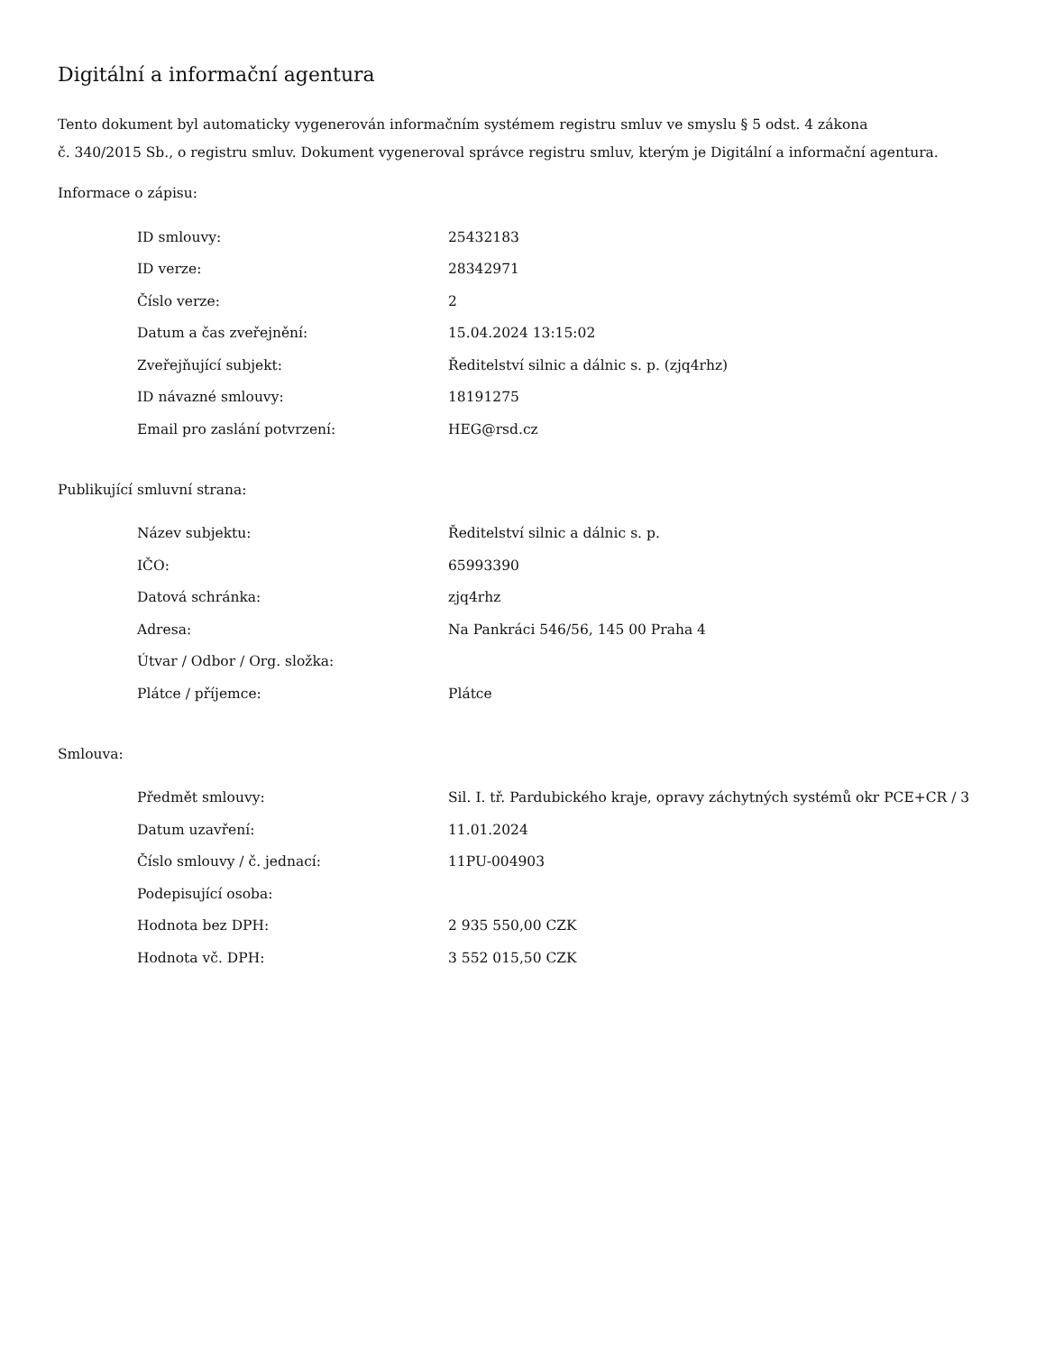Digitální a informační agentura
Tento dokument byl automaticky vygenerován informačním systémem registru smluv ve smyslu § 5 odst. 4 zákona
č. 340/2015 Sb., o registru smluv. Dokument vygeneroval správce registru smluv, kterým je Digitální a informační agentura.
Informace o zápisu:
| ID smlouvy: | 25432183 |
| ID verze: | 28342971 |
| Číslo verze: | 2 |
| Datum a čas zveřejnění: | 15.04.2024 13:15:02 |
| Zveřejňující subjekt: | Ředitelství silnic a dálnic s. p. (zjq4rhz) |
| ID návazné smlouvy: | 18191275 |
| Email pro zaslání potvrzení: | HEG@rsd.cz |
Publikující smluvní strana:
| Název subjektu: | Ředitelství silnic a dálnic s. p. |
| IČO: | 65993390 |
| Datová schránka: | zjq4rhz |
| Adresa: | Na Pankráci 546/56, 145 00 Praha 4 |
| Útvar / Odbor / Org. složka: | |
| Plátce / příjemce: | Plátce |
Smlouva:
| Předmět smlouvy: | Sil. I. tř. Pardubického kraje, opravy záchytných systémů okr PCE+CR / 3 |
| Datum uzavření: | 11.01.2024 |
| Číslo smlouvy / č. jednací: | 11PU-004903 |
| Podepisující osoba: | |
| Hodnota bez DPH: | 2 935 550,00 CZK |
| Hodnota vč. DPH: | 3 552 015,50 CZK |